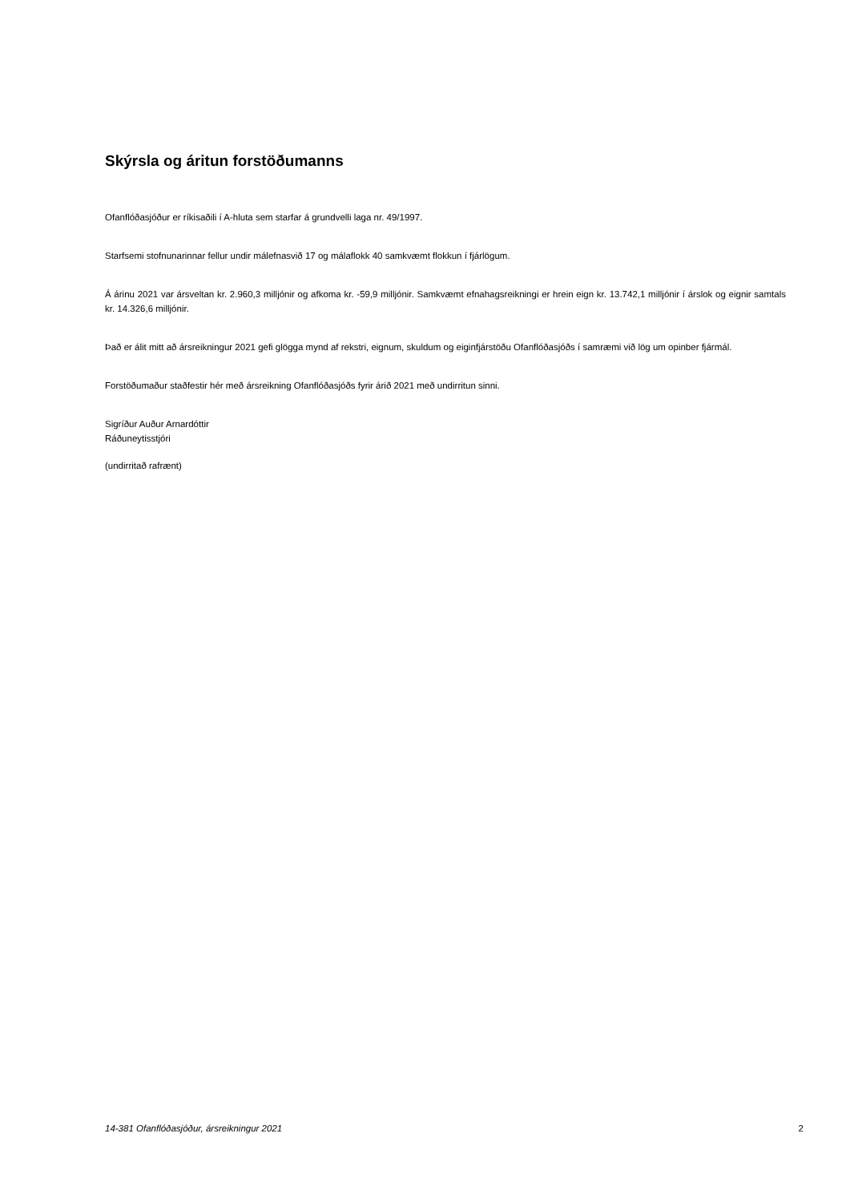Skýrsla og áritun forstöðumanns
Ofanflóðasjóður er ríkisaðili í A-hluta sem starfar á grundvelli laga nr. 49/1997.
Starfsemi stofnunarinnar fellur undir málefnasvið 17 og málaflokk 40 samkvæmt flokkun í fjárlögum.
Á árinu 2021 var ársveltan kr. 2.960,3 milljónir og afkoma kr. -59,9 milljónir. Samkvæmt efnahagsreikningi er hrein eign kr. 13.742,1 milljónir í árslok og eignir samtals kr. 14.326,6 milljónir.
Það er álit mitt að ársreikningur 2021 gefi glögga mynd af rekstri, eignum, skuldum og eiginfjárstöðu Ofanflóðasjóðs í samræmi við lög um opinber fjármál.
Forstöðumaður staðfestir hér með ársreikning Ofanflóðasjóðs fyrir árið 2021 með undirritun sinni.
Sigríður Auður Arnardóttir
Ráðuneytisstjóri
(undirritað rafrænt)
14-381 Ofanflóðasjóður, ársreikningur 2021 2